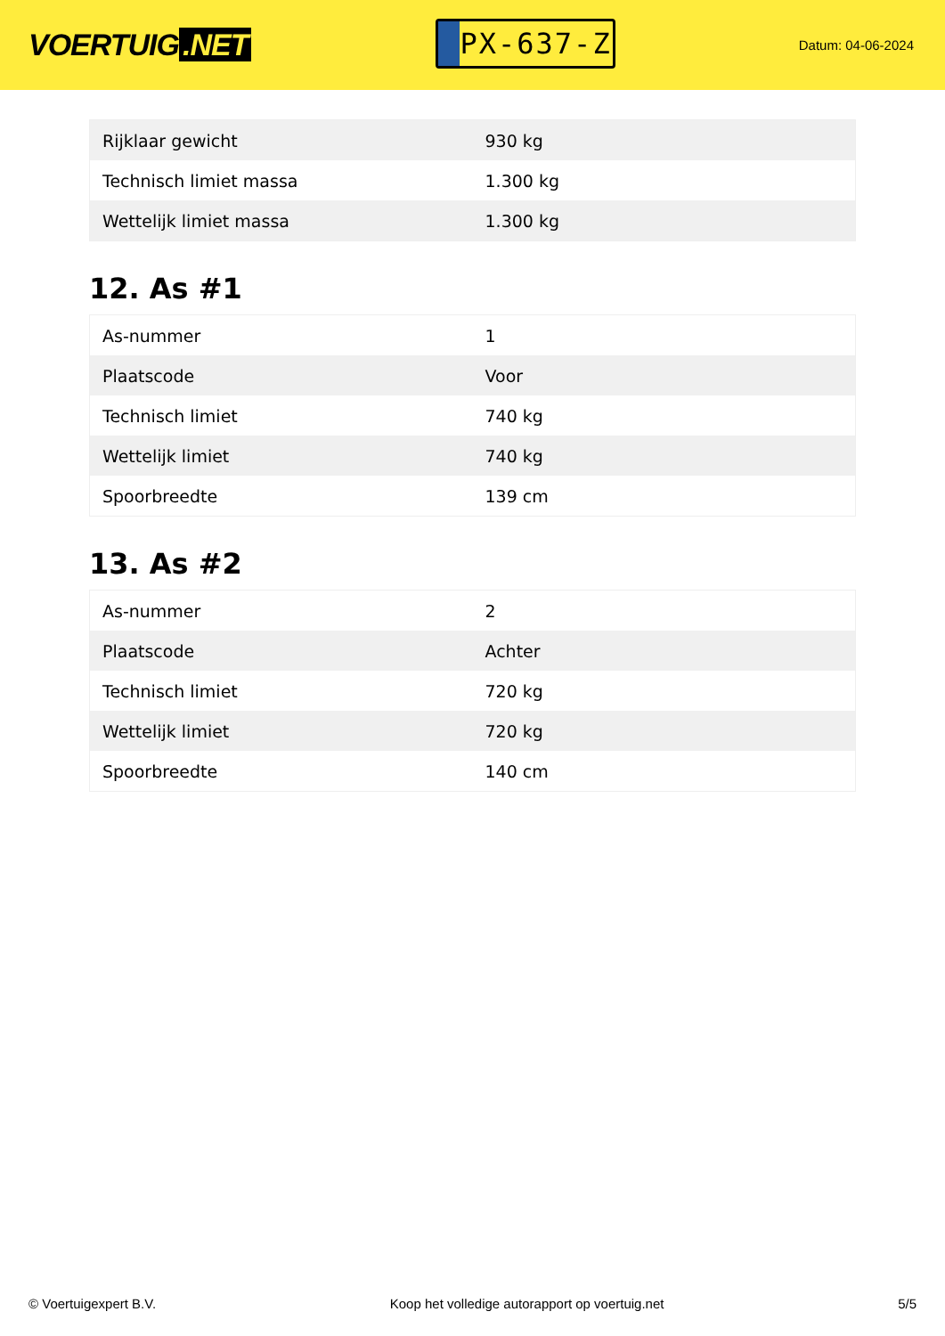VOERTUIG.NET
PX-637-Z
Datum: 04-06-2024
| Rijklaar gewicht | 930 kg |
| Technisch limiet massa | 1.300 kg |
| Wettelijk limiet massa | 1.300 kg |
12. As #1
| As-nummer | 1 |
| Plaatscode | Voor |
| Technisch limiet | 740 kg |
| Wettelijk limiet | 740 kg |
| Spoorbreedte | 139 cm |
13. As #2
| As-nummer | 2 |
| Plaatscode | Achter |
| Technisch limiet | 720 kg |
| Wettelijk limiet | 720 kg |
| Spoorbreedte | 140 cm |
© Voertuigexpert B.V. Koop het volledige autorapport op voertuig.net 5/5